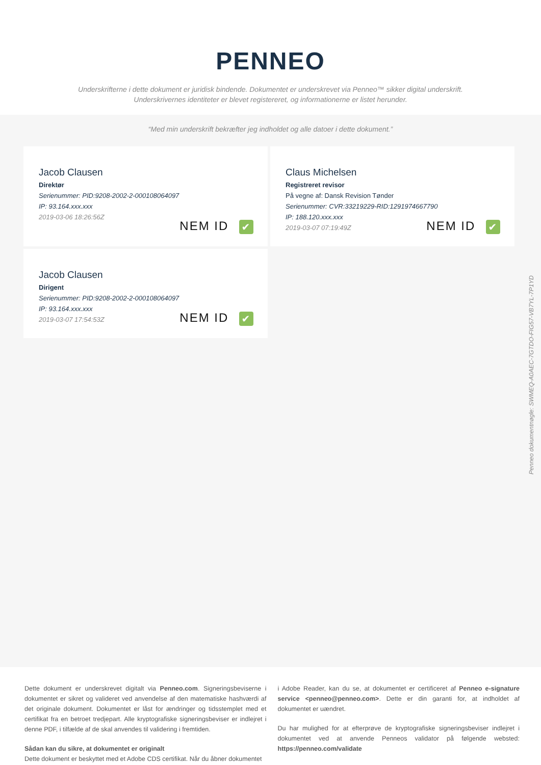PENNEO
Underskrifterne i dette dokument er juridisk bindende. Dokumentet er underskrevet via Penneo™ sikker digital underskrift.
Underskrivernes identiteter er blevet registereret, og informationerne er listet herunder.
“Med min underskrift bekræfter jeg indholdet og alle datoer i dette dokument.”
Jacob Clausen
Direktør
Serienummer: PID:9208-2002-2-000108064097
IP: 93.164.xxx.xxx
2019-03-06 18:26:56Z
NEM ID ✔
Claus Michelsen
Registreret revisor
På vegne af: Dansk Revision Tønder
Serienummer: CVR:33219229-RID:1291974667790
IP: 188.120.xxx.xxx
2019-03-07 07:19:49Z
NEM ID ✔
Jacob Clausen
Dirigent
Serienummer: PID:9208-2002-2-000108064097
IP: 93.164.xxx.xxx
2019-03-07 17:54:53Z
NEM ID ✔
Penneo dokumentnøgle: SWMEQ-A0AEC-7GTDO-FIG57-VB7YL-7P1YD
Dette dokument er underskrevet digitalt via Penneo.com. Signeringsbeviserne i dokumentet er sikret og valideret ved anvendelse af den matematiske hashværdi af det originale dokument. Dokumentet er låst for ændringer og tidsstemplet med et certifikat fra en betroet tredjepart. Alle kryptografiske signeringsbeviser er indlejret i denne PDF, i tilfælde af de skal anvendes til validering i fremtiden.
Sådan kan du sikre, at dokumentet er originalt
Dette dokument er beskyttet med et Adobe CDS certifikat. Når du åbner dokumentet
i Adobe Reader, kan du se, at dokumentet er certificeret af Penneo e-signature service <penneo@penneo.com>. Dette er din garanti for, at indholdet af dokumentet er uændret.
Du har mulighed for at efterprøve de kryptografiske signeringsbeviser indlejret i dokumentet ved at anvende Penneos validator på følgende websted: https://penneo.com/validate